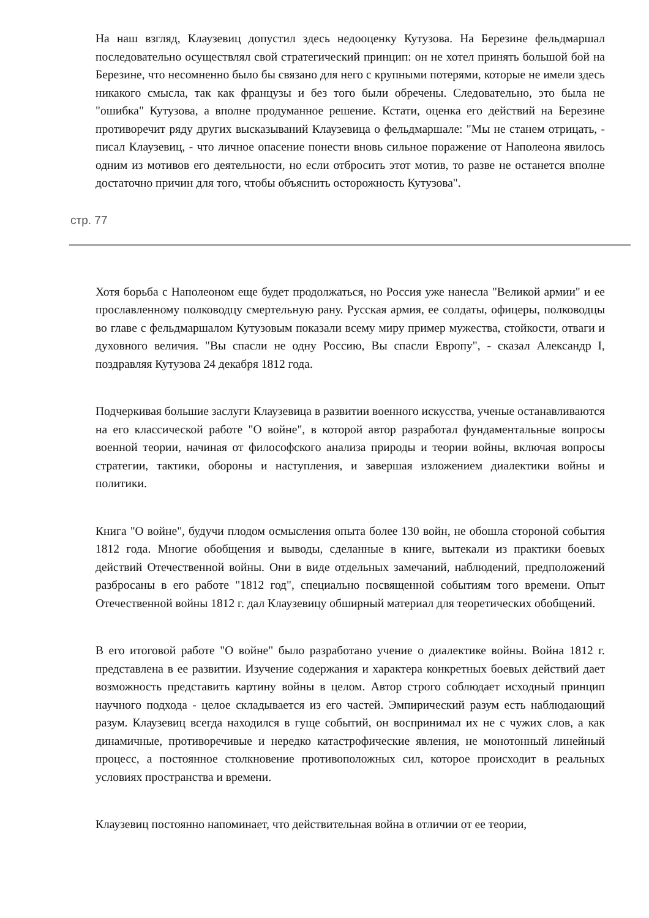На наш взгляд, Клаузевиц допустил здесь недооценку Кутузова. На Березине фельдмаршал последовательно осуществлял свой стратегический принцип: он не хотел принять большой бой на Березине, что несомненно было бы связано для него с крупными потерями, которые не имели здесь никакого смысла, так как французы и без того были обречены. Следовательно, это была не "ошибка" Кутузова, а вполне продуманное решение. Кстати, оценка его действий на Березине противоречит ряду других высказываний Клаузевица о фельдмаршале: "Мы не станем отрицать, - писал Клаузевиц, - что личное опасение понести вновь сильное поражение от Наполеона явилось одним из мотивов его деятельности, но если отбросить этот мотив, то разве не останется вполне достаточно причин для того, чтобы объяснить осторожность Кутузова".
стр. 77
Хотя борьба с Наполеоном еще будет продолжаться, но Россия уже нанесла "Великой армии" и ее прославленному полководцу смертельную рану. Русская армия, ее солдаты, офицеры, полководцы во главе с фельдмаршалом Кутузовым показали всему миру пример мужества, стойкости, отваги и духовного величия. "Вы спасли не одну Россию, Вы спасли Европу", - сказал Александр I, поздравляя Кутузова 24 декабря 1812 года.
Подчеркивая большие заслуги Клаузевица в развитии военного искусства, ученые останавливаются на его классической работе "О войне", в которой автор разработал фундаментальные вопросы военной теории, начиная от философского анализа природы и теории войны, включая вопросы стратегии, тактики, обороны и наступления, и завершая изложением диалектики войны и политики.
Книга "О войне", будучи плодом осмысления опыта более 130 войн, не обошла стороной события 1812 года. Многие обобщения и выводы, сделанные в книге, вытекали из практики боевых действий Отечественной войны. Они в виде отдельных замечаний, наблюдений, предположений разбросаны в его работе "1812 год", специально посвященной событиям того времени. Опыт Отечественной войны 1812 г. дал Клаузевицу обширный материал для теоретических обобщений.
В его итоговой работе "О войне" было разработано учение о диалектике войны. Война 1812 г. представлена в ее развитии. Изучение содержания и характера конкретных боевых действий дает возможность представить картину войны в целом. Автор строго соблюдает исходный принцип научного подхода - целое складывается из его частей. Эмпирический разум есть наблюдающий разум. Клаузевиц всегда находился в гуще событий, он воспринимал их не с чужих слов, а как динамичные, противоречивые и нередко катастрофические явления, не монотонный линейный процесс, а постоянное столкновение противоположных сил, которое происходит в реальных условиях пространства и времени.
Клаузевиц постоянно напоминает, что действительная война в отличии от ее теории,